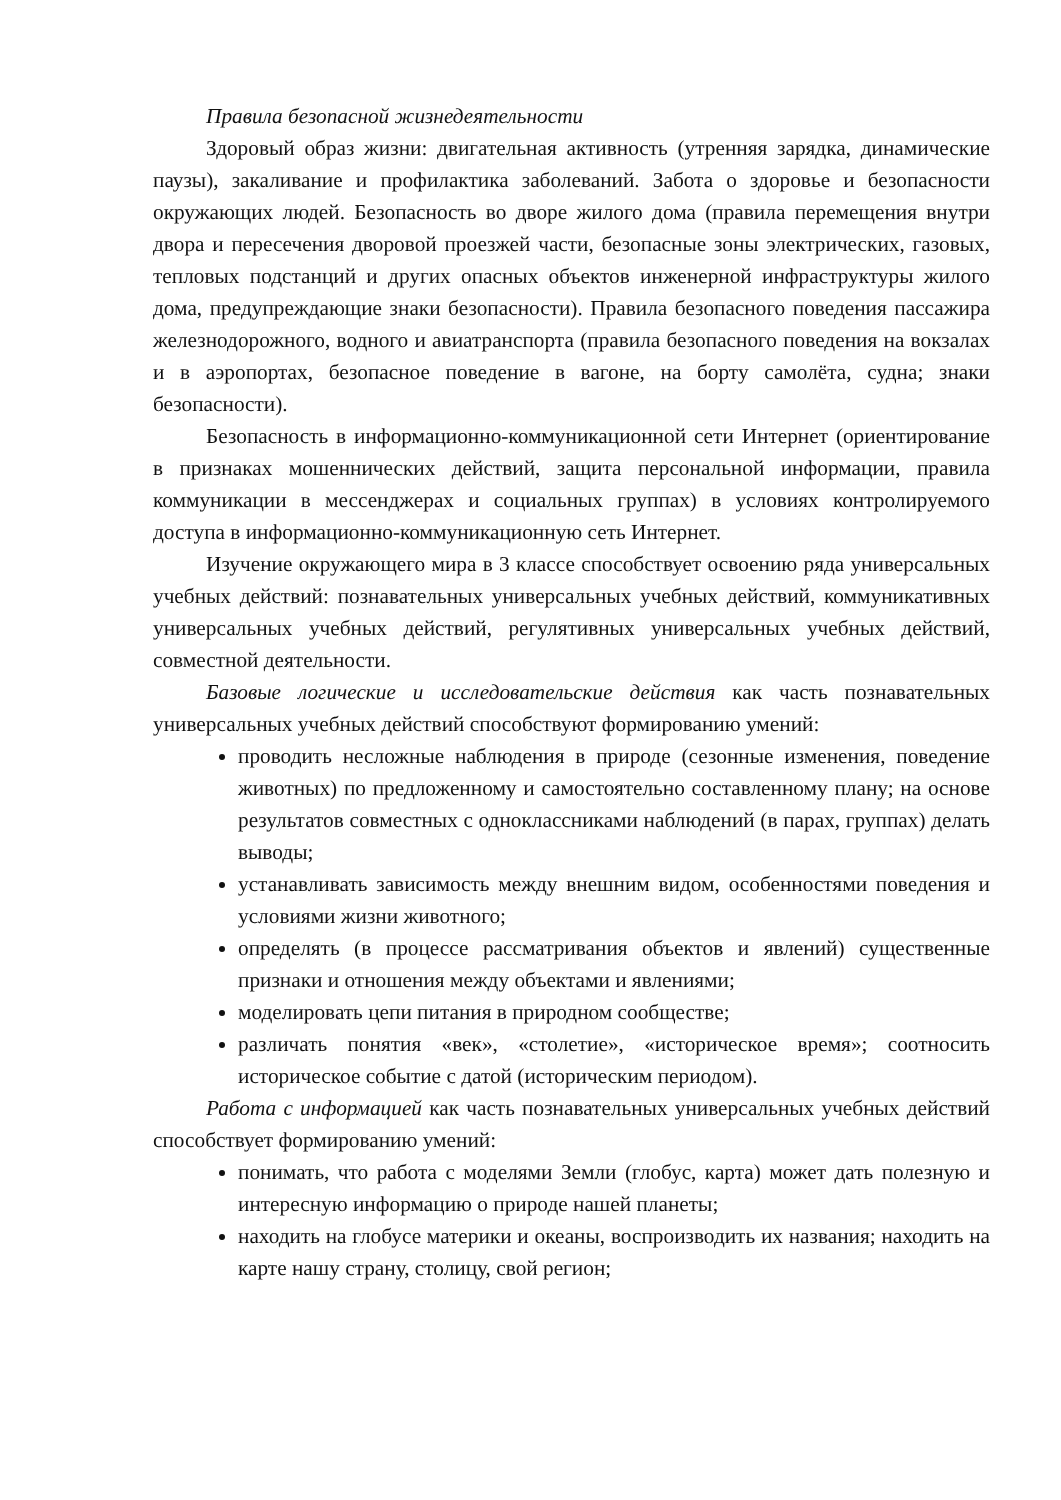Правила безопасной жизнедеятельности
Здоровый образ жизни: двигательная активность (утренняя зарядка, динамические паузы), закаливание и профилактика заболеваний. Забота о здоровье и безопасности окружающих людей. Безопасность во дворе жилого дома (правила перемещения внутри двора и пересечения дворовой проезжей части, безопасные зоны электрических, газовых, тепловых подстанций и других опасных объектов инженерной инфраструктуры жилого дома, предупреждающие знаки безопасности). Правила безопасного поведения пассажира железнодорожного, водного и авиатранспорта (правила безопасного поведения на вокзалах и в аэропортах, безопасное поведение в вагоне, на борту самолёта, судна; знаки безопасности).
Безопасность в информационно-коммуникационной сети Интернет (ориентирование в признаках мошеннических действий, защита персональной информации, правила коммуникации в мессенджерах и социальных группах) в условиях контролируемого доступа в информационно-коммуникационную сеть Интернет.
Изучение окружающего мира в 3 классе способствует освоению ряда универсальных учебных действий: познавательных универсальных учебных действий, коммуникативных универсальных учебных действий, регулятивных универсальных учебных действий, совместной деятельности.
Базовые логические и исследовательские действия как часть познавательных универсальных учебных действий способствуют формированию умений:
проводить несложные наблюдения в природе (сезонные изменения, поведение животных) по предложенному и самостоятельно составленному плану; на основе результатов совместных с одноклассниками наблюдений (в парах, группах) делать выводы;
устанавливать зависимость между внешним видом, особенностями поведения и условиями жизни животного;
определять (в процессе рассматривания объектов и явлений) существенные признаки и отношения между объектами и явлениями;
моделировать цепи питания в природном сообществе;
различать понятия «век», «столетие», «историческое время»; соотносить историческое событие с датой (историческим периодом).
Работа с информацией как часть познавательных универсальных учебных действий способствует формированию умений:
понимать, что работа с моделями Земли (глобус, карта) может дать полезную и интересную информацию о природе нашей планеты;
находить на глобусе материки и океаны, воспроизводить их названия; находить на карте нашу страну, столицу, свой регион;